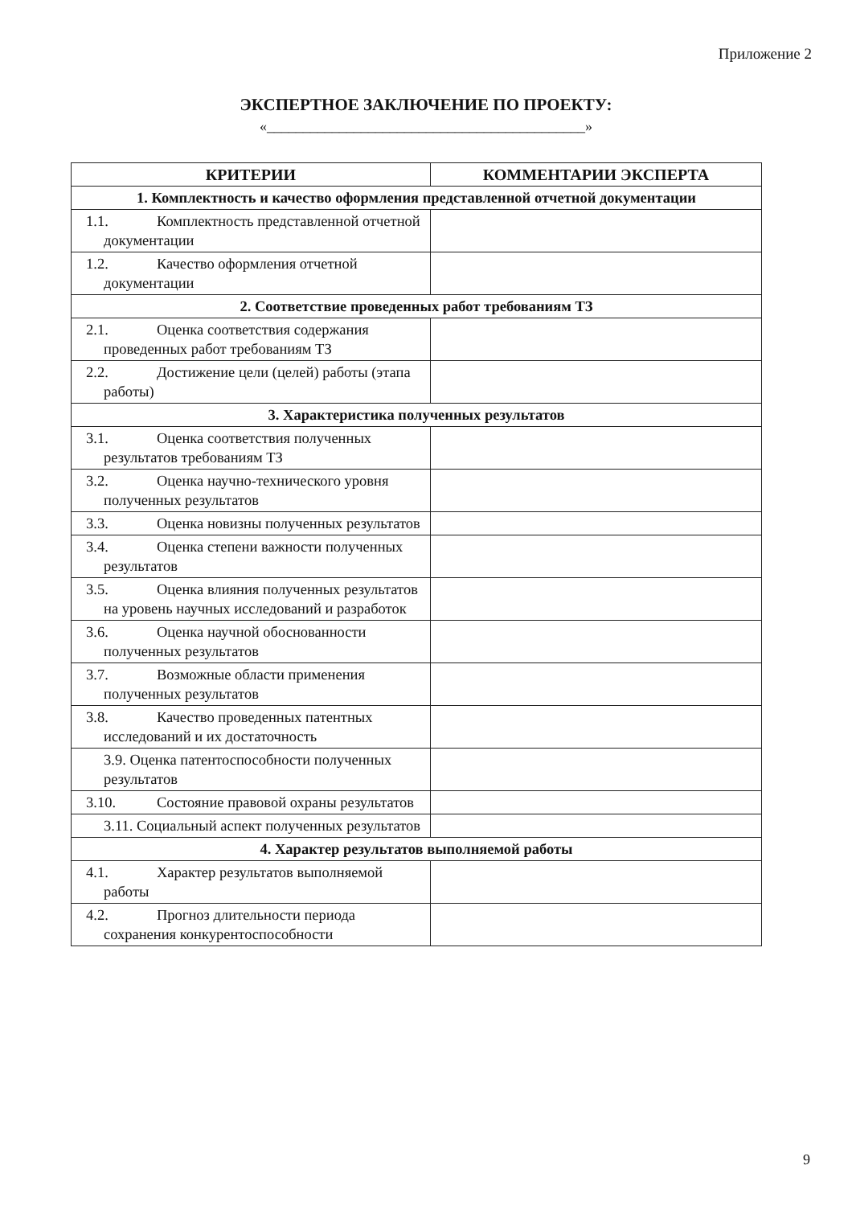Приложение 2
ЭКСПЕРТНОЕ ЗАКЛЮЧЕНИЕ ПО ПРОЕКТУ:
«____________________________________________»
| КРИТЕРИИ | КОММЕНТАРИИ ЭКСПЕРТА |
| --- | --- |
| 1. Комплектность и качество оформления представленной отчетной документации | |
| 1.1. Комплектность представленной отчетной документации | |
| 1.2. Качество оформления отчетной документации | |
| 2. Соответствие проведенных работ требованиям ТЗ | |
| 2.1. Оценка соответствия содержания проведенных работ требованиям ТЗ | |
| 2.2. Достижение цели (целей) работы (этапа работы) | |
| 3. Характеристика полученных результатов | |
| 3.1. Оценка соответствия полученных результатов требованиям ТЗ | |
| 3.2. Оценка научно-технического уровня полученных результатов | |
| 3.3. Оценка новизны полученных результатов | |
| 3.4. Оценка степени важности полученных результатов | |
| 3.5. Оценка влияния полученных результатов на уровень научных исследований и разработок | |
| 3.6. Оценка научной обоснованности полученных результатов | |
| 3.7. Возможные области применения полученных результатов | |
| 3.8. Качество проведенных патентных исследований и их достаточность | |
| 3.9. Оценка патентоспособности полученных результатов | |
| 3.10. Состояние правовой охраны результатов | |
| 3.11. Социальный аспект полученных результатов | |
| 4. Характер результатов выполняемой работы | |
| 4.1. Характер результатов выполняемой работы | |
| 4.2. Прогноз длительности периода сохранения конкурентоспособности | |
9